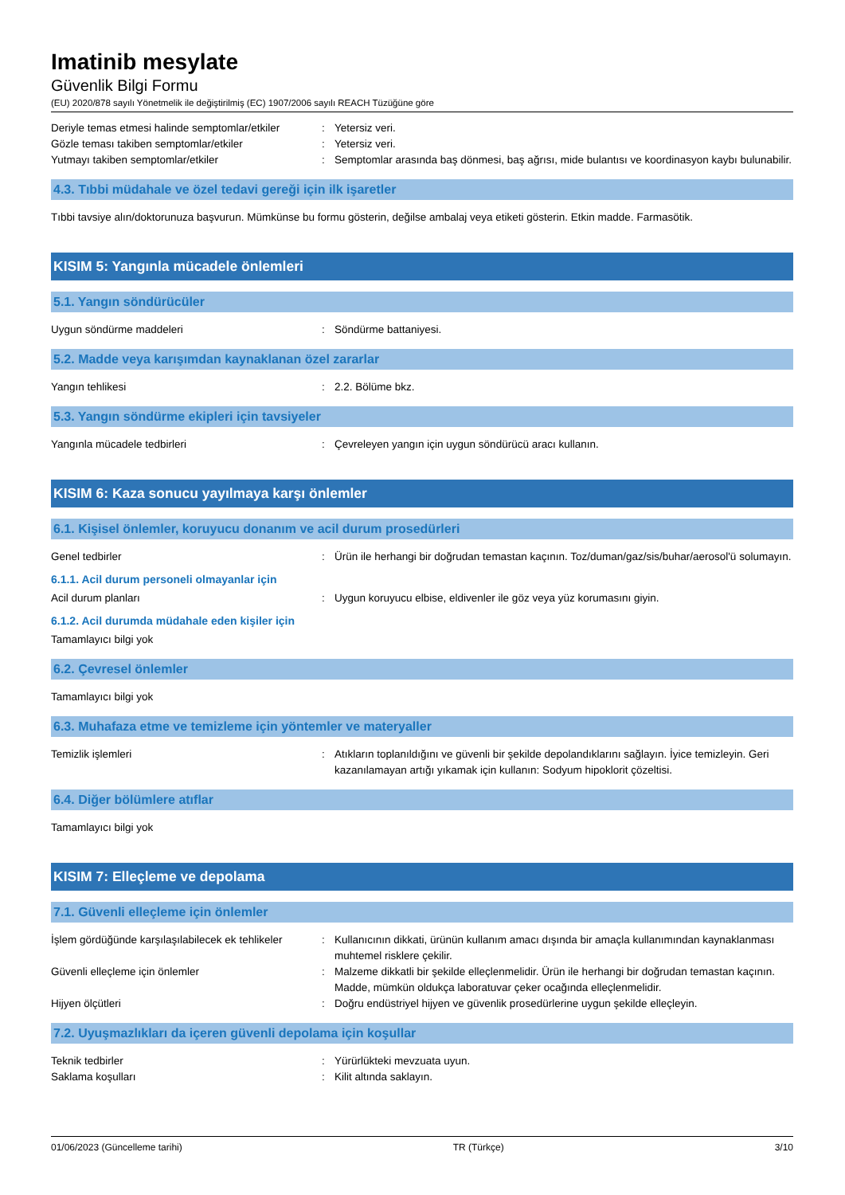Imatinib mesylate
Güvenlik Bilgi Formu
(EU) 2020/878 sayılı Yönetmelik ile değiştirilmiş (EC) 1907/2006 sayılı REACH Tüzüğüne göre
Deriyle temas etmesi halinde semptomlar/etkiler
: Yetersiz veri.
Gözle teması takiben semptomlar/etkiler : Yetersiz veri.
Yutmayı takiben semptomlar/etkiler : Semptomlar arasında baş dönmesi, baş ağrısı, mide bulantısı ve koordinasyon kaybı bulunabilir.
4.3. Tıbbi müdahale ve özel tedavi gereği için ilk işaretler
Tıbbi tavsiye alın/doktorunuza başvurun. Mümkünse bu formu gösterin, değilse ambalaj veya etiketi gösterin. Etkin madde. Farmasötik.
KISIM 5: Yangınla mücadele önlemleri
5.1. Yangın söndürücüler
Uygun söndürme maddeleri : Söndürme battaniyesi.
5.2. Madde veya karışımdan kaynaklanan özel zararlar
Yangın tehlikesi : 2.2. Bölüme bkz.
5.3. Yangın söndürme ekipleri için tavsiyeler
Yangınla mücadele tedbirleri : Çevreleyen yangın için uygun söndürücü aracı kullanın.
KISIM 6: Kaza sonucu yayılmaya karşı önlemler
6.1. Kişisel önlemler, koruyucu donanım ve acil durum prosedürleri
Genel tedbirler : Ürün ile herhangi bir doğrudan temastan kaçının. Toz/duman/gaz/sis/buhar/aerosol'ü solumayın.
6.1.1. Acil durum personeli olmayanlar için
Acil durum planları : Uygun koruyucu elbise, eldivenler ile göz veya yüz korumasını giyin.
6.1.2. Acil durumda müdahale eden kişiler için
Tamamlayıcı bilgi yok
6.2. Çevresel önlemler
Tamamlayıcı bilgi yok
6.3. Muhafaza etme ve temizleme için yöntemler ve materyaller
Temizlik işlemleri : Atıkların toplanıldığını ve güvenli bir şekilde depolandıklarını sağlayın. İyice temizleyin. Geri kazanılamayan artığı yıkamak için kullanın: Sodyum hipoklorit çözeltisi.
6.4. Diğer bölümlere atıflar
Tamamlayıcı bilgi yok
KISIM 7: Elleçleme ve depolama
7.1. Güvenli elleçleme için önlemler
İşlem gördüğünde karşılaşılabilecek ek tehlikeler
: Kullanıcının dikkati, ürünün kullanım amacı dışında bir amaçla kullanımından kaynaklanması muhtemel risklere çekilir.
Güvenli elleçleme için önlemler : Malzeme dikkatli bir şekilde elleçlenmelidir. Ürün ile herhangi bir doğrudan temastan kaçının. Madde, mümkün oldukça laboratuvar çeker ocağında elleçlenmelidir.
Hijyen ölçütleri : Doğru endüstriyel hijyen ve güvenlik prosedürlerine uygun şekilde elleçleyin.
7.2. Uyuşmazlıkları da içeren güvenli depolama için koşullar
Teknik tedbirler : Yürürlükteki mevzuata uyun.
Saklama koşulları : Kilit altında saklayın.
01/06/2023 (Güncelleme tarihi) TR (Türkçe) 3/10